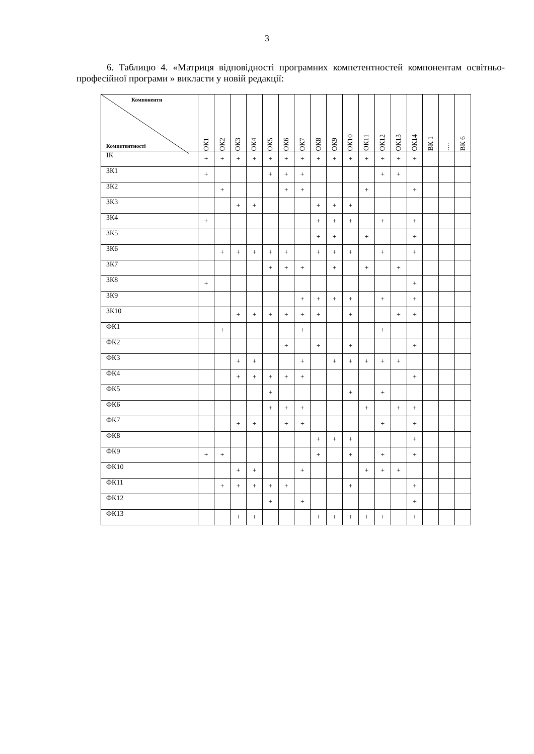3
6. Таблицю 4. «Матриця відповідності програмних компетентностей компонентам освітньо-професійної програми » викласти у новій редакції:
| Компоненти Компетентності | ОК1 | ОК2 | ОК3 | ОК4 | ОК5 | ОК6 | ОК7 | ОК8 | ОК9 | ОК10 | ОК11 | ОК12 | ОК13 | ОК14 | ВК 1 | …. | ВК 6 |
| --- | --- | --- | --- | --- | --- | --- | --- | --- | --- | --- | --- | --- | --- | --- | --- | --- | --- |
| ІК | + | + | + | + | + | + | + | + | + | + | + | + | + | + | | | |
| ЗК1 | + | | | | + | + | + | | | | | + | + | | | | |
| ЗК2 | | + | | | | + | + | | | | + | | | + | | | |
| ЗК3 | | | + | + | | | | + | + | + | | | | | | | |
| ЗК4 | + | | | | | | | + | + | + | | + | | + | | | |
| ЗК5 | | | | | | | | + | + | | + | | | + | | | |
| ЗК6 | | + | + | + | + | + | | + | + | + | | + | | + | | | |
| ЗК7 | | | | | + | + | + | | + | | + | | + | | | | |
| ЗК8 | + | | | | | | | | | | | | | + | | | |
| ЗК9 | | | | | | | + | + | + | + | | + | | + | | | |
| ЗК10 | | | + | + | + | + | + | + | | + | | | + | + | | | |
| ФК1 | | + | | | | | + | | | | | + | | | | | |
| ФК2 | | | | | | + | | + | | + | | | | + | | | |
| ФК3 | | | + | + | | | + | | + | + | + | + | + | | | | |
| ФК4 | | | + | + | + | + | + | | | | | | | + | | | |
| ФК5 | | | | | + | | | | | + | | + | | | | | |
| ФК6 | | | | | + | + | + | | | | + | | + | + | | | |
| ФК7 | | | + | + | | + | + | | | | | + | | + | | | |
| ФК8 | | | | | | | | + | + | + | | | | + | | | |
| ФК9 | + | + | | | | | | + | | + | | + | | + | | | |
| ФК10 | | | + | + | | | + | | | | + | + | + | | | | |
| ФК11 | | + | + | + | + | + | | | | + | | | | + | | | |
| ФК12 | | | | | + | | + | | | | | | | + | | | |
| ФК13 | | | + | + | | | | + | + | + | + | + | | + | | | |